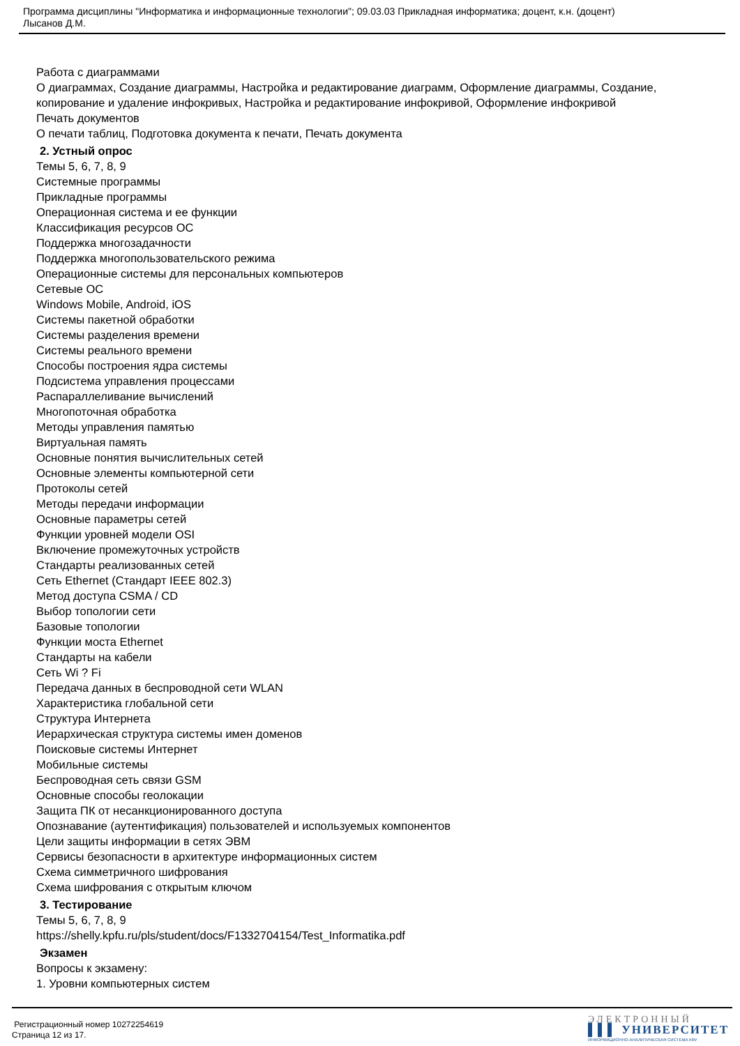Программа дисциплины "Информатика и информационные технологии"; 09.03.03 Прикладная информатика; доцент, к.н. (доцент)
Лысанов Д.М.
Работа с диаграммами
О диаграммах, Создание диаграммы, Настройка и редактирование диаграмм, Оформление диаграммы, Создание, копирование и удаление инфокривых, Настройка и редактирование инфокривой, Оформление инфокривой
Печать документов
О печати таблиц, Подготовка документа к печати, Печать документа
2. Устный опрос
Темы 5, 6, 7, 8, 9
Системные программы
Прикладные программы
Операционная система и ее функции
Классификация ресурсов ОС
Поддержка многозадачности
Поддержка многопользовательского режима
Операционные системы для персональных компьютеров
Сетевые ОС
Windows Mobile, Android, iOS
Системы пакетной обработки
Системы разделения времени
Системы реального времени
Способы построения ядра системы
Подсистема управления процессами
Распараллеливание вычислений
Многопоточная обработка
Методы управления памятью
Виртуальная память
Основные понятия вычислительных сетей
Основные элементы компьютерной сети
Протоколы сетей
Методы передачи информации
Основные параметры сетей
Функции уровней модели OSI
Включение промежуточных устройств
Стандарты реализованных сетей
Сеть Ethernet (Стандарт IEEE 802.3)
Метод доступа CSMA / CD
Выбор топологии сети
Базовые топологии
Функции моста Ethernet
Стандарты на кабели
Сеть Wi ? Fi
Передача данных в беспроводной сети WLAN
Характеристика глобальной сети
Структура Интернета
Иерархическая структура системы имен доменов
Поисковые системы Интернет
Мобильные системы
Беспроводная сеть связи GSM
Основные способы геолокации
Защита ПК от несанкционированного доступа
Опознавание (аутентификация) пользователей и используемых компонентов
Цели защиты информации в сетях ЭВМ
Сервисы безопасности в архитектуре информационных систем
Схема симметричного шифрования
Схема шифрования с открытым ключом
3. Тестирование
Темы 5, 6, 7, 8, 9
https://shelly.kpfu.ru/pls/student/docs/F1332704154/Test_Informatika.pdf
Экзамен
Вопросы к экзамену:
1. Уровни компьютерных систем
Регистрационный номер 10272254619
Страница 12 из 17.
ЭЛЕКТРОННЫЙ
▌▌▌ УНИВЕРСИТЕТ
ИНФОРМАЦИОННО-АНАЛИТИЧЕСКАЯ СИСТЕМА КФУ